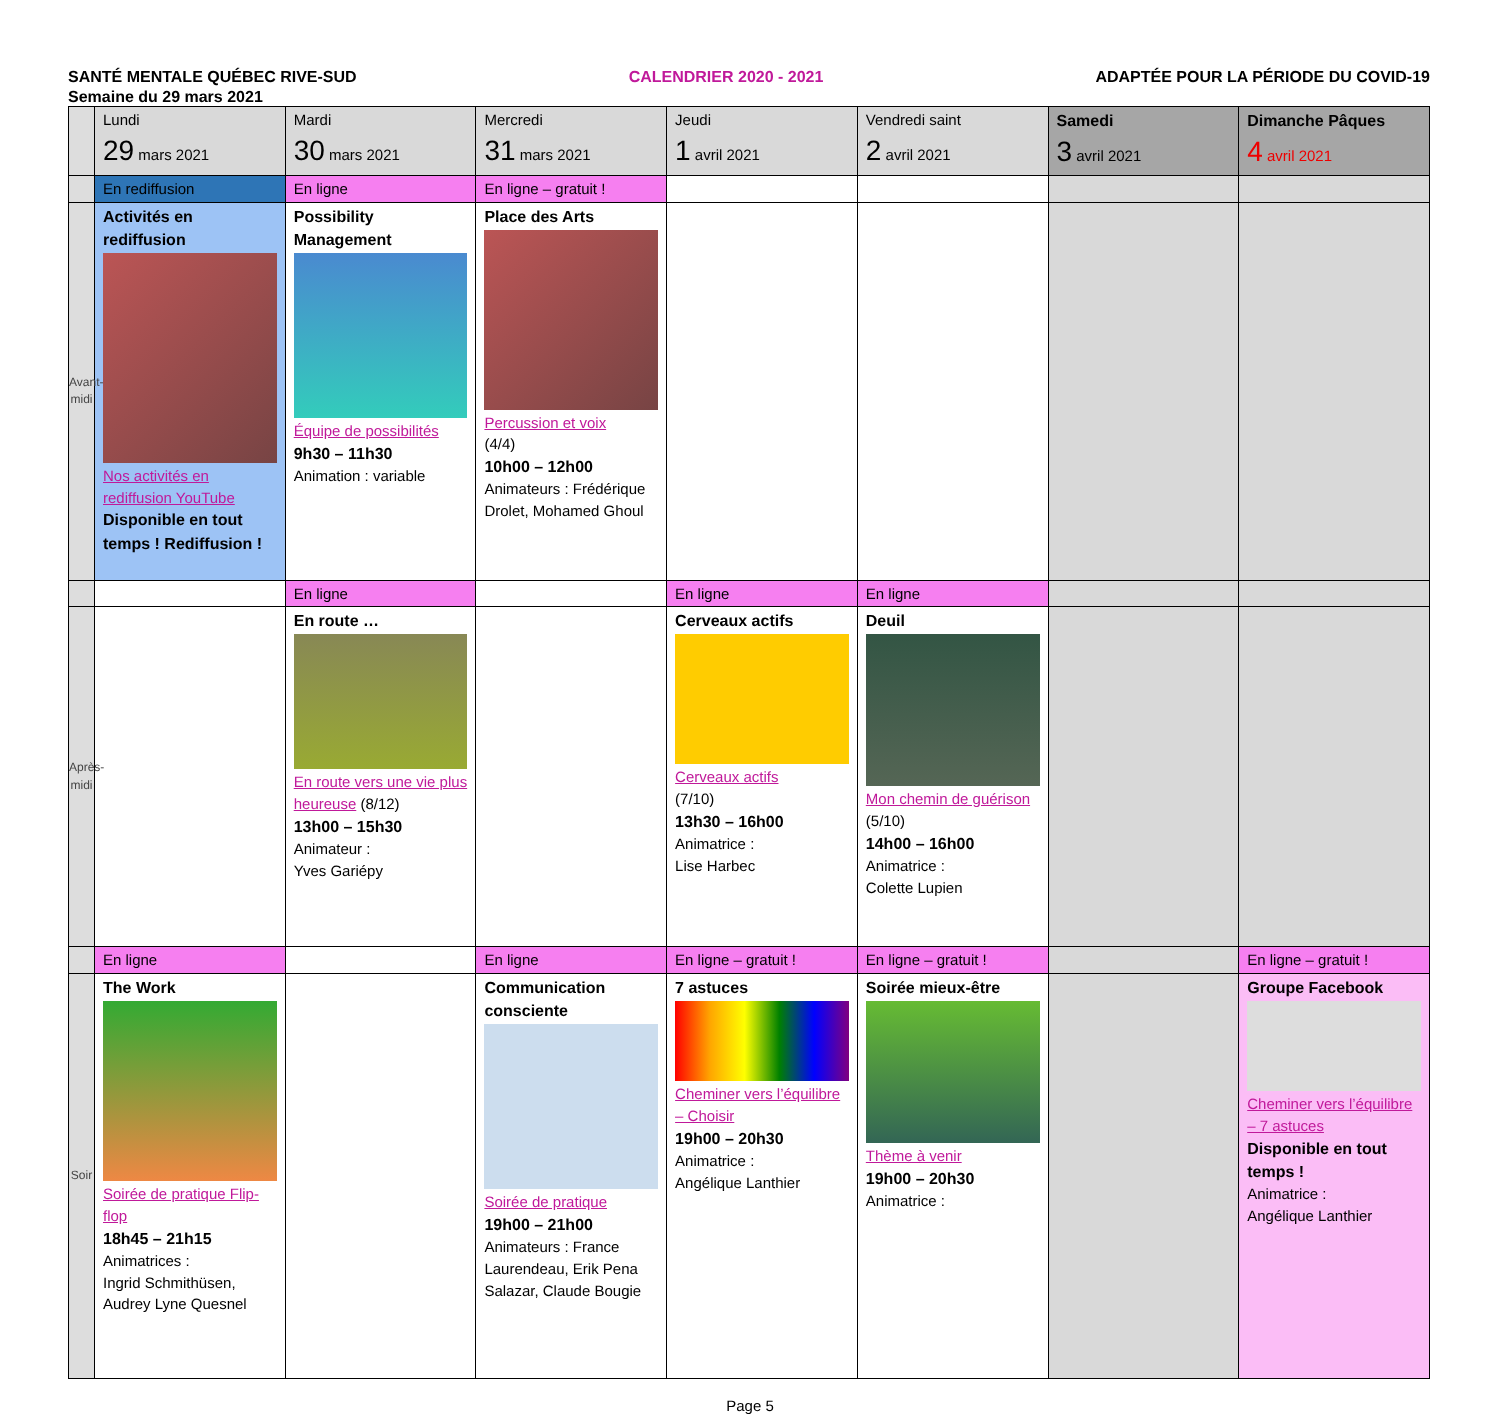SANTÉ MENTALE QUÉBEC RIVE-SUD CALENDRIER 2020 - 2021 ADAPTÉE POUR LA PÉRIODE DU COVID-19
Semaine du 29 mars 2021
| | Lundi 29 mars 2021 | Mardi 30 mars 2021 | Mercredi 31 mars 2021 | Jeudi 1 avril 2021 | Vendredi saint 2 avril 2021 | Samedi 3 avril 2021 | Dimanche Pâques 4 avril 2021 |
| | En rediffusion | En ligne | En ligne – gratuit ! | | | | |
| Avant-midi | Activités en rediffusion Nos activités en rediffusion YouTube Disponible en tout temps ! Rediffusion ! | Possibility Management Équipe de possibilités 9h30 – 11h30 Animation : variable | Place des Arts Percussion et voix (4/4) 10h00 – 12h00 Animateurs : Frédérique Drolet, Mohamed Ghoul | | | | |
| | | En ligne | | En ligne | En ligne | | |
| Après-midi | | En route … En route vers une vie plus heureuse (8/12) 13h00 – 15h30 Animateur : Yves Gariépy | | Cerveaux actifs Cerveaux actifs (7/10) 13h30 – 16h00 Animatrice : Lise Harbec | Deuil Mon chemin de guérison (5/10) 14h00 – 16h00 Animatrice : Colette Lupien | | |
| | En ligne | | En ligne | En ligne – gratuit ! | En ligne – gratuit ! | | En ligne – gratuit ! |
| Soir | The Work Soirée de pratique Flip-flop 18h45 – 21h15 Animatrices : Ingrid Schmithüsen, Audrey Lyne Quesnel | | Communication consciente Soirée de pratique 19h00 – 21h00 Animateurs : France Laurendeau, Erik Pena Salazar, Claude Bougie | 7 astuces Cheminer vers l’équilibre – Choisir 19h00 – 20h30 Animatrice : Angélique Lanthier | Soirée mieux-être Thème à venir 19h00 – 20h30 Animatrice : | | Groupe Facebook Cheminer vers l’équilibre – 7 astuces Disponible en tout temps ! Animatrice : Angélique Lanthier |
Page 5